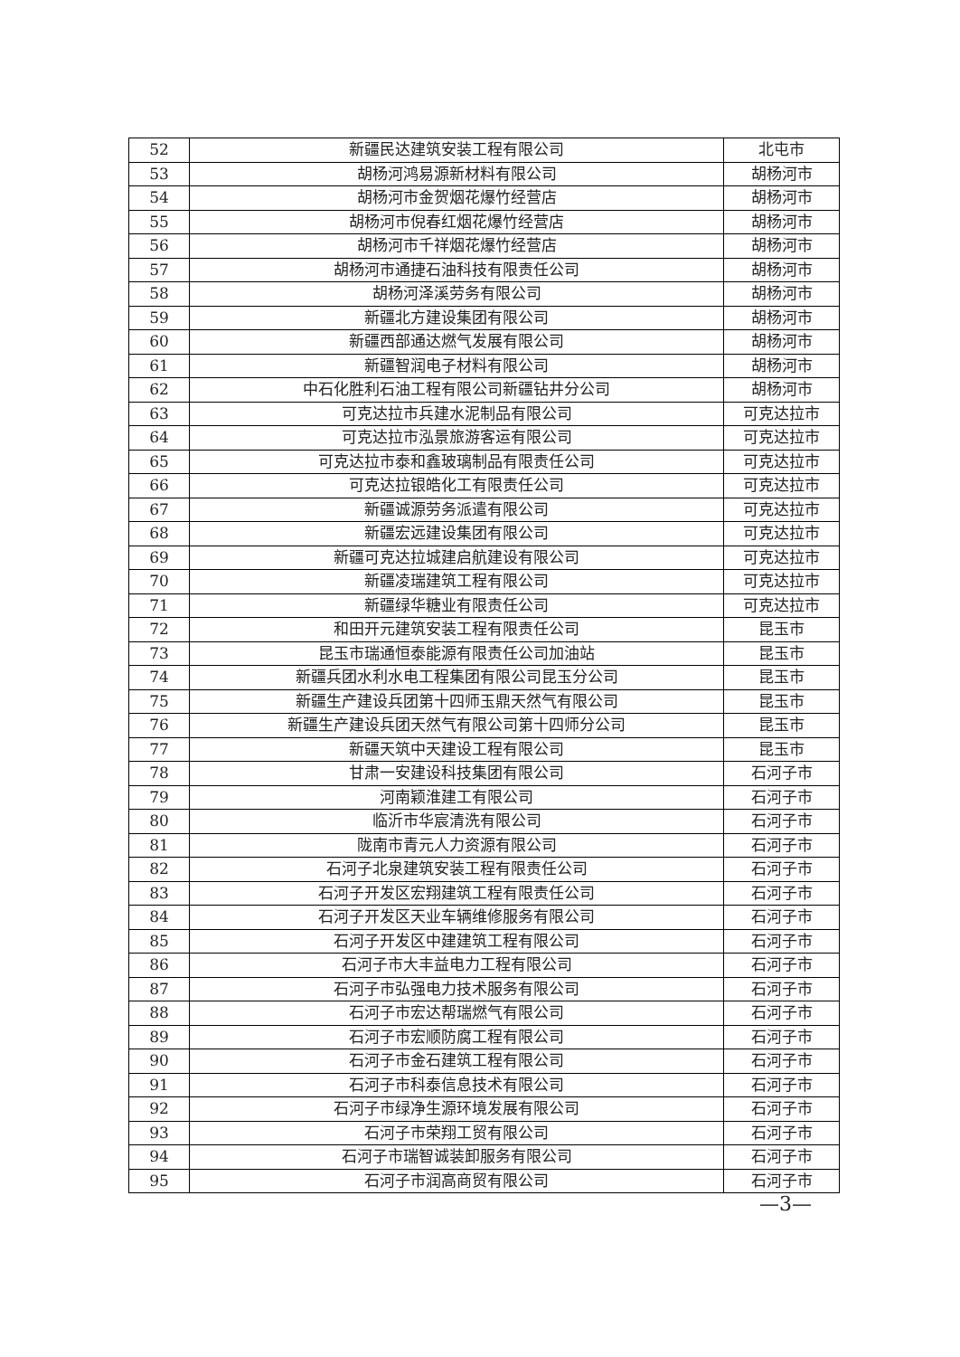| 52 | 新疆民达建筑安装工程有限公司 | 北屯市 |
| 53 | 胡杨河鸿易源新材料有限公司 | 胡杨河市 |
| 54 | 胡杨河市金贺烟花爆竹经营店 | 胡杨河市 |
| 55 | 胡杨河市倪春红烟花爆竹经营店 | 胡杨河市 |
| 56 | 胡杨河市千祥烟花爆竹经营店 | 胡杨河市 |
| 57 | 胡杨河市通捷石油科技有限责任公司 | 胡杨河市 |
| 58 | 胡杨河泽溪劳务有限公司 | 胡杨河市 |
| 59 | 新疆北方建设集团有限公司 | 胡杨河市 |
| 60 | 新疆西部通达燃气发展有限公司 | 胡杨河市 |
| 61 | 新疆智润电子材料有限公司 | 胡杨河市 |
| 62 | 中石化胜利石油工程有限公司新疆钻井分公司 | 胡杨河市 |
| 63 | 可克达拉市兵建水泥制品有限公司 | 可克达拉市 |
| 64 | 可克达拉市泓景旅游客运有限公司 | 可克达拉市 |
| 65 | 可克达拉市泰和鑫玻璃制品有限责任公司 | 可克达拉市 |
| 66 | 可克达拉银皓化工有限责任公司 | 可克达拉市 |
| 67 | 新疆诚源劳务派遣有限公司 | 可克达拉市 |
| 68 | 新疆宏远建设集团有限公司 | 可克达拉市 |
| 69 | 新疆可克达拉城建启航建设有限公司 | 可克达拉市 |
| 70 | 新疆凌瑞建筑工程有限公司 | 可克达拉市 |
| 71 | 新疆绿华糖业有限责任公司 | 可克达拉市 |
| 72 | 和田开元建筑安装工程有限责任公司 | 昆玉市 |
| 73 | 昆玉市瑞通恒泰能源有限责任公司加油站 | 昆玉市 |
| 74 | 新疆兵团水利水电工程集团有限公司昆玉分公司 | 昆玉市 |
| 75 | 新疆生产建设兵团第十四师玉鼎天然气有限公司 | 昆玉市 |
| 76 | 新疆生产建设兵团天然气有限公司第十四师分公司 | 昆玉市 |
| 77 | 新疆天筑中天建设工程有限公司 | 昆玉市 |
| 78 | 甘肃一安建设科技集团有限公司 | 石河子市 |
| 79 | 河南颖淮建工有限公司 | 石河子市 |
| 80 | 临沂市华宸清洗有限公司 | 石河子市 |
| 81 | 陇南市青元人力资源有限公司 | 石河子市 |
| 82 | 石河子北泉建筑安装工程有限责任公司 | 石河子市 |
| 83 | 石河子开发区宏翔建筑工程有限责任公司 | 石河子市 |
| 84 | 石河子开发区天业车辆维修服务有限公司 | 石河子市 |
| 85 | 石河子开发区中建建筑工程有限公司 | 石河子市 |
| 86 | 石河子市大丰益电力工程有限公司 | 石河子市 |
| 87 | 石河子市弘强电力技术服务有限公司 | 石河子市 |
| 88 | 石河子市宏达帮瑞燃气有限公司 | 石河子市 |
| 89 | 石河子市宏顺防腐工程有限公司 | 石河子市 |
| 90 | 石河子市金石建筑工程有限公司 | 石河子市 |
| 91 | 石河子市科泰信息技术有限公司 | 石河子市 |
| 92 | 石河子市绿净生源环境发展有限公司 | 石河子市 |
| 93 | 石河子市荣翔工贸有限公司 | 石河子市 |
| 94 | 石河子市瑞智诚装卸服务有限公司 | 石河子市 |
| 95 | 石河子市润高商贸有限公司 | 石河子市 |
—3—